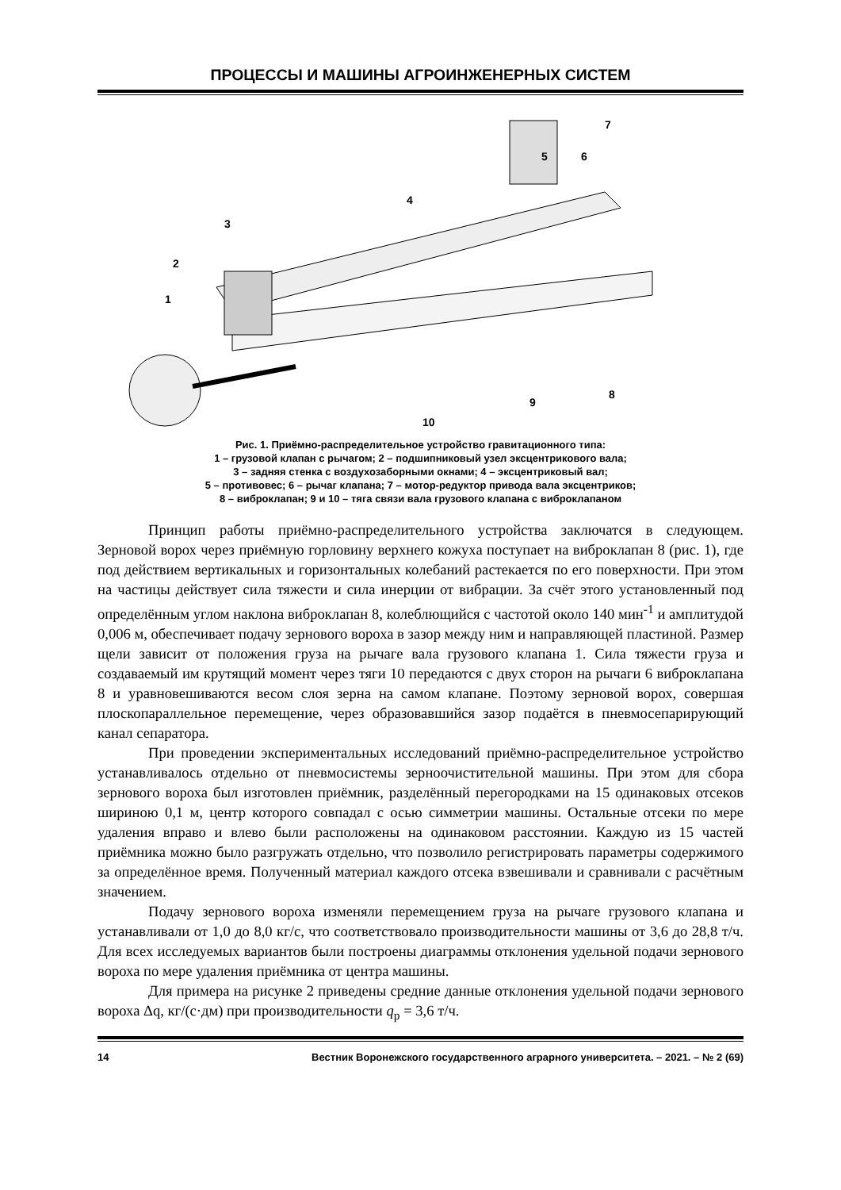ПРОЦЕССЫ И МАШИНЫ АГРОИНЖЕНЕРНЫХ СИСТЕМ
1
2
3
4
5
6
7
8
9
10
Рис. 1. Приёмно-распределительное устройство гравитационного типа:
1 – грузовой клапан с рычагом; 2 – подшипниковый узел эксцентрикового вала;
3 – задняя стенка с воздухозаборными окнами; 4 – эксцентриковый вал;
5 – противовес; 6 – рычаг клапана; 7 – мотор-редуктор привода вала эксцентриков;
8 – виброклапан; 9 и 10 – тяга связи вала грузового клапана с виброклапаном
Принцип работы приёмно-распределительного устройства заключатся в следующем. Зерновой ворох через приёмную горловину верхнего кожуха поступает на виброклапан 8 (рис. 1), где под действием вертикальных и горизонтальных колебаний растекается по его поверхности. При этом на частицы действует сила тяжести и сила инерции от вибрации. За счёт этого установленный под определённым углом наклона виброклапан 8, колеблющийся с частотой около 140 мин<sup>-1</sup> и амплитудой 0,006 м, обеспечивает подачу зернового вороха в зазор между ним и направляющей пластиной. Размер щели зависит от положения груза на рычаге вала грузового клапана 1. Сила тяжести груза и создаваемый им крутящий момент через тяги 10 передаются с двух сторон на рычаги 6 виброклапана 8 и уравновешиваются весом слоя зерна на самом клапане. Поэтому зерновой ворох, совершая плоскопараллельное перемещение, через образовавшийся зазор подаётся в пневмосепарирующий канал сепаратора.
При проведении экспериментальных исследований приёмно-распределительное устройство устанавливалось отдельно от пневмосистемы зерноочистительной машины. При этом для сбора зернового вороха был изготовлен приёмник, разделённый перегородками на 15 одинаковых отсеков шириною 0,1 м, центр которого совпадал с осью симметрии машины. Остальные отсеки по мере удаления вправо и влево были расположены на одинаковом расстоянии. Каждую из 15 частей приёмника можно было разгружать отдельно, что позволило регистрировать параметры содержимого за определённое время. Полученный материал каждого отсека взвешивали и сравнивали с расчётным значением.
Подачу зернового вороха изменяли перемещением груза на рычаге грузового клапана и устанавливали от 1,0 до 8,0 кг/с, что соответствовало производительности машины от 3,6 до 28,8 т/ч. Для всех исследуемых вариантов были построены диаграммы отклонения удельной подачи зернового вороха по мере удаления приёмника от центра машины.
Для примера на рисунке 2 приведены средние данные отклонения удельной подачи зернового вороха Δq, кг/(с·дм) при производительности q<sub>р</sub> = 3,6 т/ч.
14 Вестник Воронежского государственного аграрного университета. – 2021. – № 2 (69)